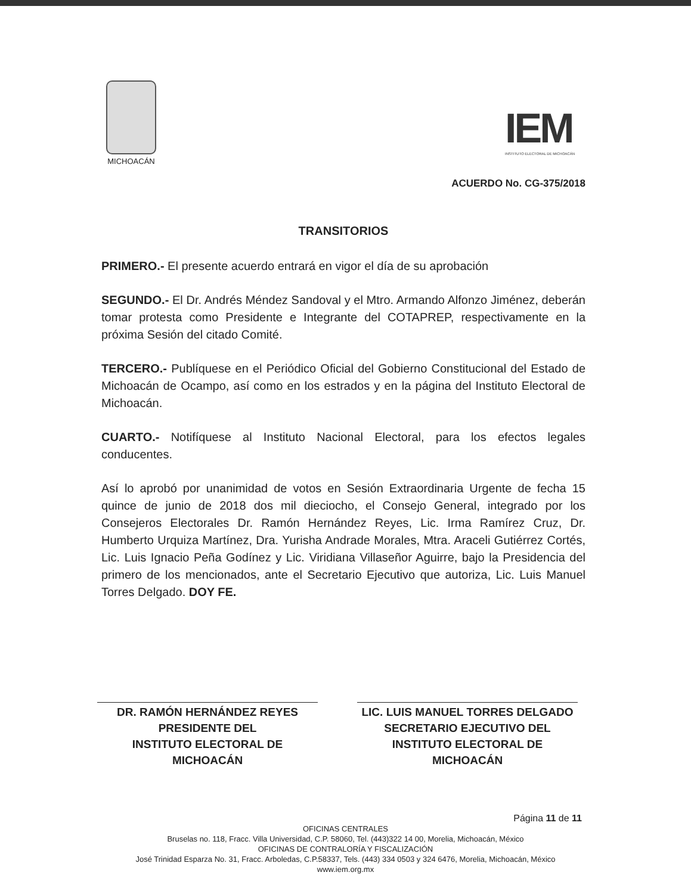MICHOACÁN
IEM
INSTITUTO ELECTORAL DE MICHOACÁN
ACUERDO No. CG-375/2018
TRANSITORIOS
PRIMERO.- El presente acuerdo entrará en vigor el día de su aprobación
SEGUNDO.- El Dr. Andrés Méndez Sandoval y el Mtro. Armando Alfonzo Jiménez, deberán tomar protesta como Presidente e Integrante del COTAPREP, respectivamente en la próxima Sesión del citado Comité.
TERCERO.- Publíquese en el Periódico Oficial del Gobierno Constitucional del Estado de Michoacán de Ocampo, así como en los estrados y en la página del Instituto Electoral de Michoacán.
CUARTO.- Notifíquese al Instituto Nacional Electoral, para los efectos legales conducentes.
Así lo aprobó por unanimidad de votos en Sesión Extraordinaria Urgente de fecha 15 quince de junio de 2018 dos mil dieciocho, el Consejo General, integrado por los Consejeros Electorales Dr. Ramón Hernández Reyes, Lic. Irma Ramírez Cruz, Dr. Humberto Urquiza Martínez, Dra. Yurisha Andrade Morales, Mtra. Araceli Gutiérrez Cortés, Lic. Luis Ignacio Peña Godínez y Lic. Viridiana Villaseñor Aguirre, bajo la Presidencia del primero de los mencionados, ante el Secretario Ejecutivo que autoriza, Lic. Luis Manuel Torres Delgado. DOY FE.
DR. RAMÓN HERNÁNDEZ REYES
PRESIDENTE DEL
INSTITUTO ELECTORAL DE
MICHOACÁN
LIC. LUIS MANUEL TORRES DELGADO
SECRETARIO EJECUTIVO DEL
INSTITUTO ELECTORAL DE
MICHOACÁN
Página 11 de 11
OFICINAS CENTRALES
Bruselas no. 118, Fracc. Villa Universidad, C.P. 58060, Tel. (443)322 14 00, Morelia, Michoacán, México
OFICINAS DE CONTRALORÍA Y FISCALIZACIÓN
José Trinidad Esparza No. 31, Fracc. Arboledas, C.P.58337, Tels. (443) 334 0503 y 324 6476, Morelia, Michoacán, México
www.iem.org.mx